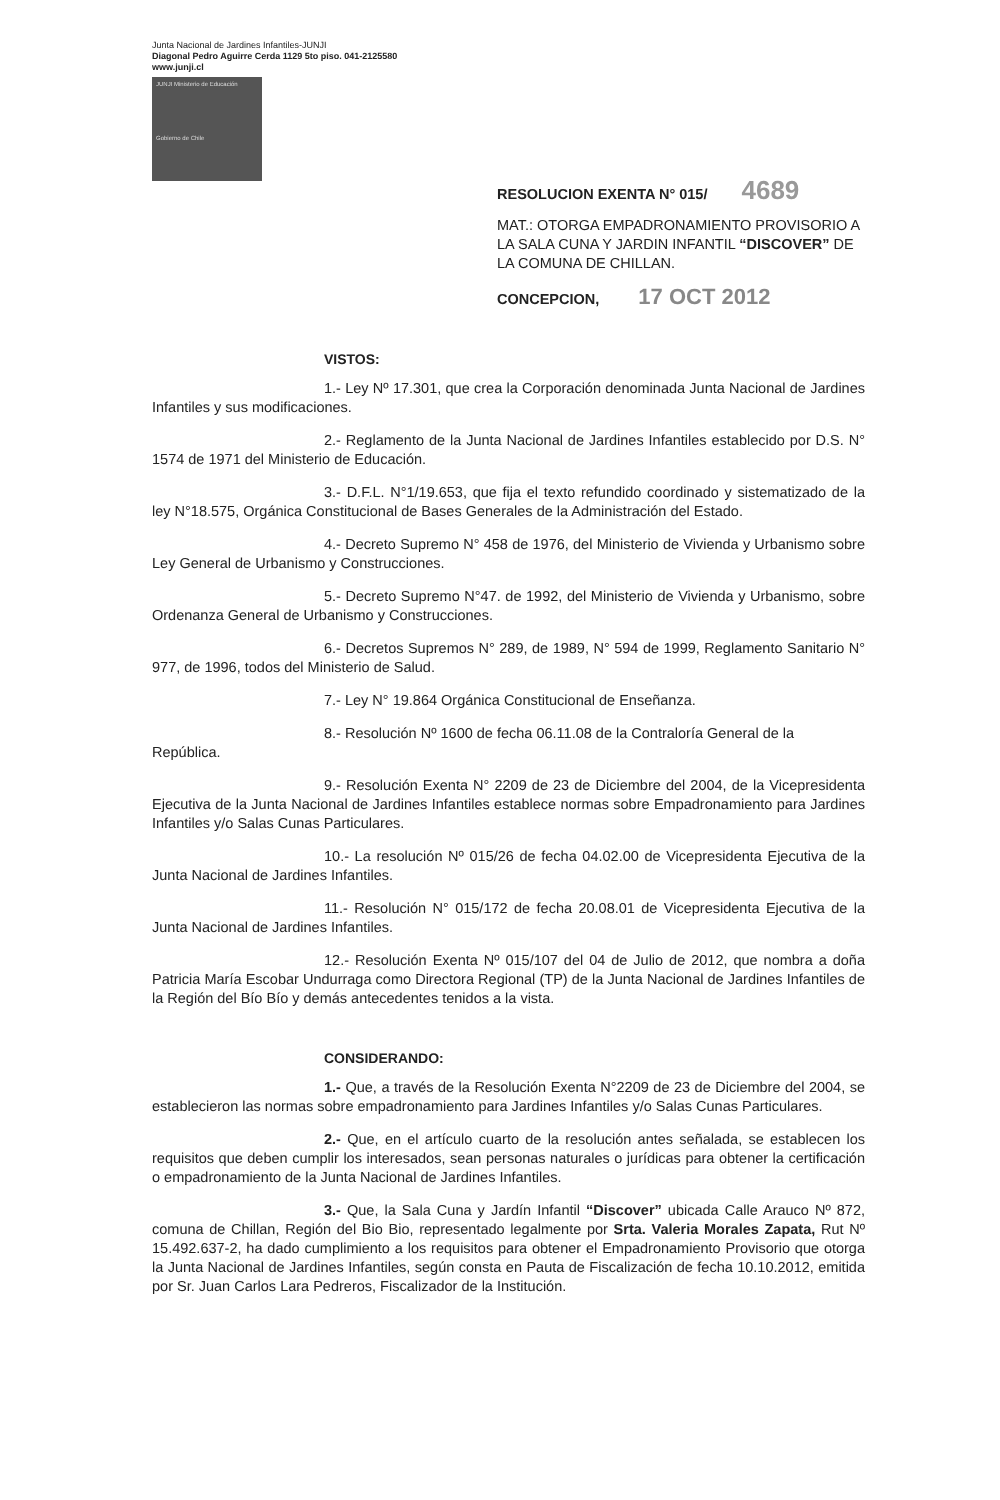Junta Nacional de Jardines Infantiles-JUNJI
Diagonal Pedro Aguirre Cerda 1129 5to piso. 041-2125580
www.junji.cl
JUNJI Ministerio de Educación
Gobierno de Chile
RESOLUCION EXENTA N° 015/ 4689
MAT.: OTORGA EMPADRONAMIENTO PROVISORIO A LA SALA CUNA Y JARDIN INFANTIL “DISCOVER” DE LA COMUNA DE CHILLAN.
CONCEPCION, 17 OCT 2012
VISTOS:
1.- Ley Nº 17.301, que crea la Corporación denominada Junta Nacional de Jardines Infantiles y sus modificaciones.
2.- Reglamento de la Junta Nacional de Jardines Infantiles establecido por D.S. N° 1574 de 1971 del Ministerio de Educación.
3.- D.F.L. N°1/19.653, que fija el texto refundido coordinado y sistematizado de la ley N°18.575, Orgánica Constitucional de Bases Generales de la Administración del Estado.
4.- Decreto Supremo N° 458 de 1976, del Ministerio de Vivienda y Urbanismo sobre Ley General de Urbanismo y Construcciones.
5.- Decreto Supremo N°47. de 1992, del Ministerio de Vivienda y Urbanismo, sobre Ordenanza General de Urbanismo y Construcciones.
6.- Decretos Supremos N° 289, de 1989, N° 594 de 1999, Reglamento Sanitario N° 977, de 1996, todos del Ministerio de Salud.
7.- Ley N° 19.864 Orgánica Constitucional de Enseñanza.
8.- Resolución Nº 1600 de fecha 06.11.08 de la Contraloría General de la
República.
9.- Resolución Exenta N° 2209 de 23 de Diciembre del 2004, de la Vicepresidenta Ejecutiva de la Junta Nacional de Jardines Infantiles establece normas sobre Empadronamiento para Jardines Infantiles y/o Salas Cunas Particulares.
10.- La resolución Nº 015/26 de fecha 04.02.00 de Vicepresidenta Ejecutiva de la Junta Nacional de Jardines Infantiles.
11.- Resolución N° 015/172 de fecha 20.08.01 de Vicepresidenta Ejecutiva de la Junta Nacional de Jardines Infantiles.
12.- Resolución Exenta Nº 015/107 del 04 de Julio de 2012, que nombra a doña Patricia María Escobar Undurraga como Directora Regional (TP) de la Junta Nacional de Jardines Infantiles de la Región del Bío Bío y demás antecedentes tenidos a la vista.
CONSIDERANDO:
1.- Que, a través de la Resolución Exenta N°2209 de 23 de Diciembre del 2004, se establecieron las normas sobre empadronamiento para Jardines Infantiles y/o Salas Cunas Particulares.
2.- Que, en el artículo cuarto de la resolución antes señalada, se establecen los requisitos que deben cumplir los interesados, sean personas naturales o jurídicas para obtener la certificación o empadronamiento de la Junta Nacional de Jardines Infantiles.
3.- Que, la Sala Cuna y Jardín Infantil “Discover” ubicada Calle Arauco Nº 872, comuna de Chillan, Región del Bio Bio, representado legalmente por Srta. Valeria Morales Zapata, Rut Nº 15.492.637-2, ha dado cumplimiento a los requisitos para obtener el Empadronamiento Provisorio que otorga la Junta Nacional de Jardines Infantiles, según consta en Pauta de Fiscalización de fecha 10.10.2012, emitida por Sr. Juan Carlos Lara Pedreros, Fiscalizador de la Institución.